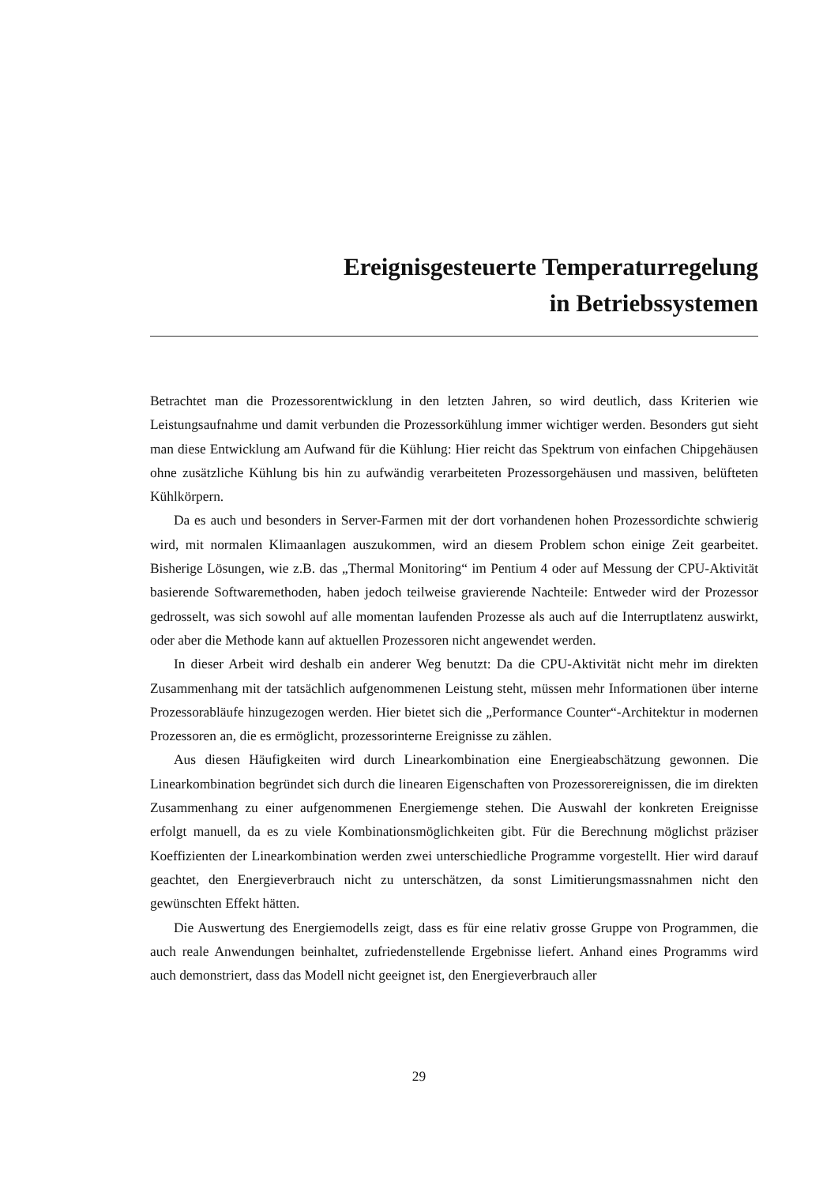Ereignisgesteuerte Temperaturregelung
in Betriebssystemen
Betrachtet man die Prozessorentwicklung in den letzten Jahren, so wird deutlich, dass Kriterien wie Leistungsaufnahme und damit verbunden die Prozessorkühlung immer wichtiger werden. Besonders gut sieht man diese Entwicklung am Aufwand für die Kühlung: Hier reicht das Spektrum von einfachen Chipgehäusen ohne zusätzliche Kühlung bis hin zu aufwändig verarbeiteten Prozessorgehäusen und massiven, belüfteten Kühlkörpern.
Da es auch und besonders in Server-Farmen mit der dort vorhandenen hohen Prozessordichte schwierig wird, mit normalen Klimaanlagen auszukommen, wird an diesem Problem schon einige Zeit gearbeitet. Bisherige Lösungen, wie z.B. das „Thermal Monitoring“ im Pentium 4 oder auf Messung der CPU-Aktivität basierende Softwaremethoden, haben jedoch teilweise gravierende Nachteile: Entweder wird der Prozessor gedrosselt, was sich sowohl auf alle momentan laufenden Prozesse als auch auf die Interruptlatenz auswirkt, oder aber die Methode kann auf aktuellen Prozessoren nicht angewendet werden.
In dieser Arbeit wird deshalb ein anderer Weg benutzt: Da die CPU-Aktivität nicht mehr im direkten Zusammenhang mit der tatsächlich aufgenommenen Leistung steht, müssen mehr Informationen über interne Prozessorabläufe hinzugezogen werden. Hier bietet sich die „Performance Counter“-Architektur in modernen Prozessoren an, die es ermöglicht, prozessorinterne Ereignisse zu zählen.
Aus diesen Häufigkeiten wird durch Linearkombination eine Energieabschätzung gewonnen. Die Linearkombination begründet sich durch die linearen Eigenschaften von Prozessorereignissen, die im direkten Zusammenhang zu einer aufgenommenen Energiemenge stehen. Die Auswahl der konkreten Ereignisse erfolgt manuell, da es zu viele Kombinationsmöglichkeiten gibt. Für die Berechnung möglichst präziser Koeffizienten der Linearkombination werden zwei unterschiedliche Programme vorgestellt. Hier wird darauf geachtet, den Energieverbrauch nicht zu unterschätzen, da sonst Limitierungsmassnahmen nicht den gewünschten Effekt hätten.
Die Auswertung des Energiemodells zeigt, dass es für eine relativ grosse Gruppe von Programmen, die auch reale Anwendungen beinhaltet, zufriedenstellende Ergebnisse liefert. Anhand eines Programms wird auch demonstriert, dass das Modell nicht geeignet ist, den Energieverbrauch aller
29